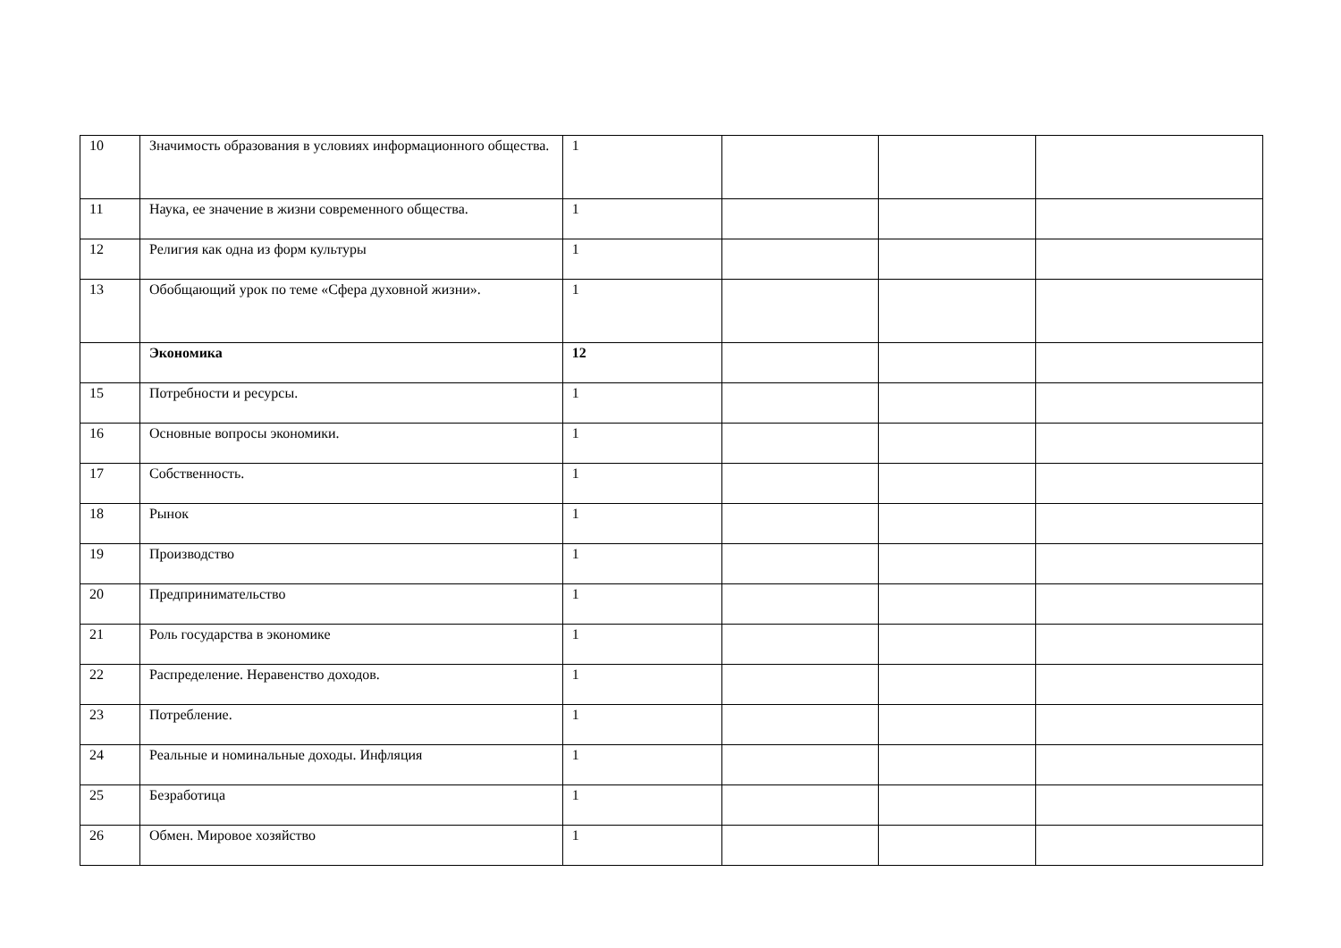| 10 | Значимость образования в условиях информационного общества. | 1 | | | |
| 11 | Наука, ее значение в жизни современного общества. | 1 | | | |
| 12 | Религия как одна из форм культуры | 1 | | | |
| 13 | Обобщающий урок по теме «Сфера духовной жизни». | 1 | | | |
| | Экономика | 12 | | | |
| 15 | Потребности и ресурсы. | 1 | | | |
| 16 | Основные вопросы экономики. | 1 | | | |
| 17 | Собственность. | 1 | | | |
| 18 | Рынок | 1 | | | |
| 19 | Производство | 1 | | | |
| 20 | Предпринимательство | 1 | | | |
| 21 | Роль государства в экономике | 1 | | | |
| 22 | Распределение. Неравенство доходов. | 1 | | | |
| 23 | Потребление. | 1 | | | |
| 24 | Реальные и номинальные доходы. Инфляция | 1 | | | |
| 25 | Безработица | 1 | | | |
| 26 | Обмен. Мировое хозяйство | 1 | | | |